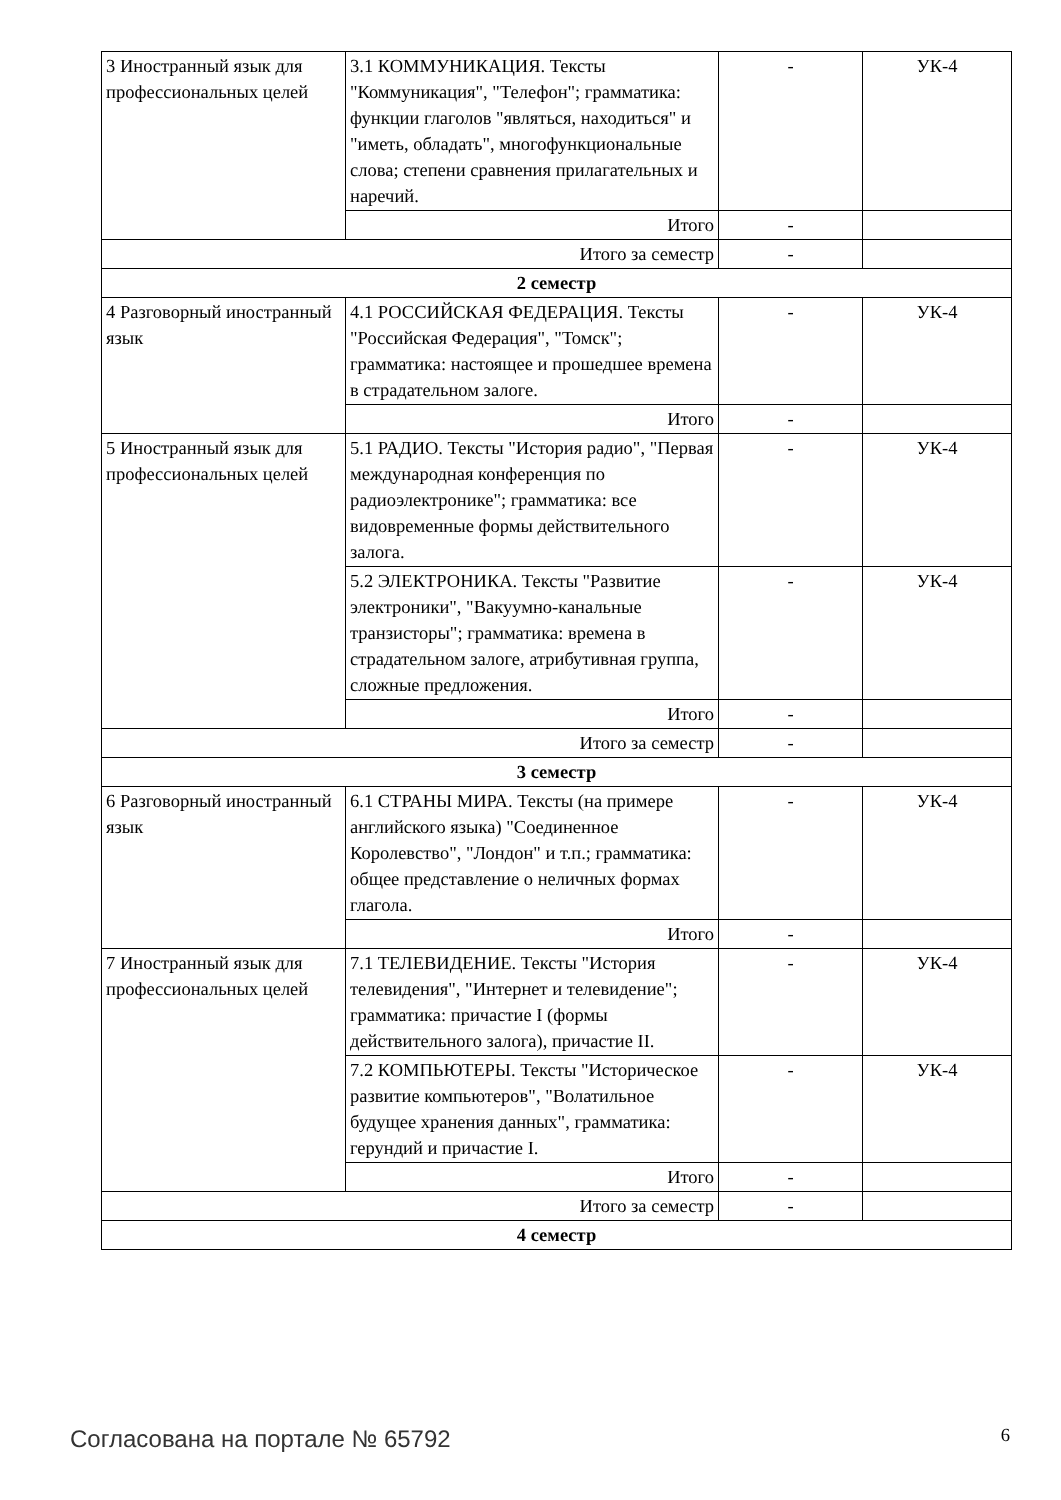| 3 Иностранный язык для профессиональных целей | 3.1 КОММУНИКАЦИЯ. Тексты "Коммуникация", "Телефон"; грамматика: функции глаголов "являться, находиться" и "иметь, обладать", многофункциональные слова; степени сравнения прилагательных и наречий. | - | УК-4 |
| | Итого | - | |
| Итого за семестр | | - | |
| 2 семестр | | | |
| 4 Разговорный иностранный язык | 4.1 РОССИЙСКАЯ ФЕДЕРАЦИЯ. Тексты "Российская Федерация", "Томск"; грамматика: настоящее и прошедшее времена в страдательном залоге. | - | УК-4 |
| | Итого | - | |
| 5 Иностранный язык для профессиональных целей | 5.1 РАДИО. Тексты "История радио", "Первая международная конференция по радиоэлектронике"; грамматика: все видовременные формы действительного залога. | - | УК-4 |
| | 5.2 ЭЛЕКТРОНИКА. Тексты "Развитие электроники", "Вакуумно-канальные транзисторы"; грамматика: времена в страдательном залоге, атрибутивная группа, сложные предложения. | - | УК-4 |
| | Итого | - | |
| Итого за семестр | | - | |
| 3 семестр | | | |
| 6 Разговорный иностранный язык | 6.1 СТРАНЫ МИРА. Тексты (на примере английского языка) "Соединенное Королевство", "Лондон" и т.п.; грамматика: общее представление о неличных формах глагола. | - | УК-4 |
| | Итого | - | |
| 7 Иностранный язык для профессиональных целей | 7.1 ТЕЛЕВИДЕНИЕ. Тексты "История телевидения", "Интернет и телевидение"; грамматика: причастие I (формы действительного залога), причастие II. | - | УК-4 |
| | 7.2 КОМПЬЮТЕРЫ. Тексты "Историческое развитие компьютеров", "Волатильное будущее хранения данных", грамматика: герундий и причастие I. | - | УК-4 |
| | Итого | - | |
| Итого за семестр | | - | |
| 4 семестр | | | |
Согласована на портале № 65792 6